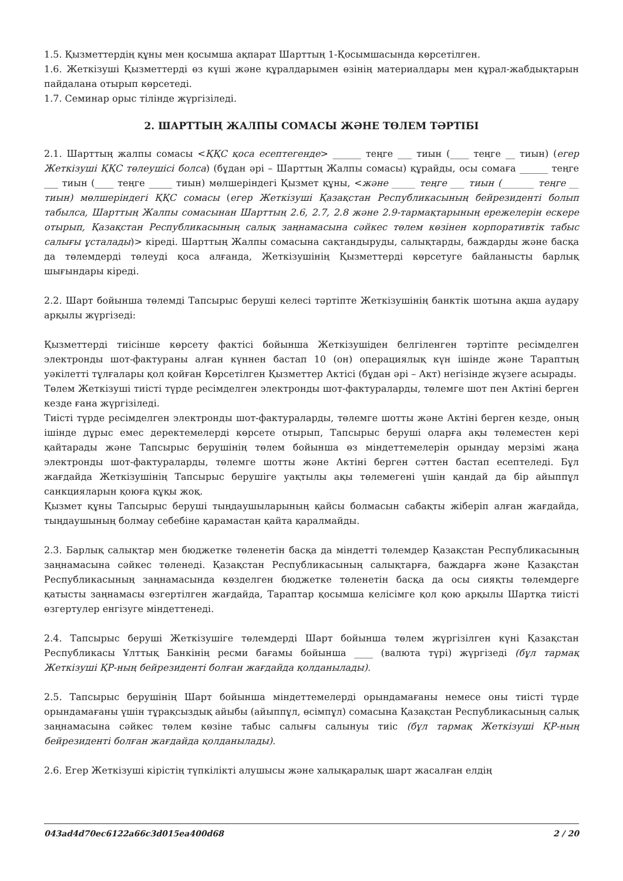1.5. Қызметтердің құны мен қосымша ақпарат Шарттың 1-Қосымшасында көрсетілген.
1.6. Жеткізуші Қызметтерді өз күші және құралдарымен өзінің материалдары мен құрал-жабдықтарын пайдалана отырып көрсетеді.
1.7. Семинар орыс тілінде жүргізіледі.
2. ШАРТТЫҢ ЖАЛПЫ СОМАСЫ ЖӘНЕ ТӨЛЕМ ТӘРТІБІ
2.1. Шарттың жалпы сомасы <ҚҚС қоса есептегенде> ______ теңге ___ тиын (____ теңге __ тиын) (егер Жеткізуші ҚҚС төлеушісі болса) (бұдан әрі – Шарттың Жалпы сомасы) құрайды, осы сомаға ______ теңге ___ тиын (____ теңге _____ тиын) мөлшеріндегі Қызмет құны, <және _____ теңге ___ тиын (_______ теңге __ тиын) мөлшеріндегі ҚҚС сомасы (егер Жеткізуші Қазақстан Республикасының бейрезиденті болып табылса, Шарттың Жалпы сомасынан Шарттың 2.6, 2.7, 2.8 және 2.9-тармақтарының ережелерін ескере отырып, Қазақстан Республикасының салық заңнамасына сәйкес төлем көзінен корпоративтік табыс салығы ұсталады)> кіреді. Шарттың Жалпы сомасына сақтандыруды, салықтарды, баждарды және басқа да төлемдерді төлеуді қоса алғанда, Жеткізушінің Қызметтерді көрсетуге байланысты барлық шығындары кіреді.
2.2. Шарт бойынша төлемді Тапсырыс беруші келесі тәртіпте Жеткізушінің банктік шотына ақша аудару арқылы жүргізеді:
Қызметтерді тиісінше көрсету фактісі бойынша Жеткізушіден белгіленген тәртіпте ресімделген электронды шот-фактураны алған күннен бастап 10 (он) операциялық күн ішінде және Тараптың уәкілетті тұлғалары қол қойған Көрсетілген Қызметтер Актісі (бұдан әрі – Акт) негізінде жүзеге асырады.
Төлем Жеткізуші тиісті түрде ресімделген электронды шот-фактураларды, төлемге шот пен Актіні берген кезде ғана жүргізіледі.
Тиісті түрде ресімделген электронды шот-фактураларды, төлемге шотты және Актіні берген кезде, оның ішінде дұрыс емес деректемелерді көрсете отырып, Тапсырыс беруші оларға ақы төлеместен кері қайтарады және Тапсырыс берушінің төлем бойынша өз міндеттемелерін орындау мерзімі жаңа электронды шот-фактураларды, төлемге шотты және Актіні берген сәттен бастап есептеледі. Бұл жағдайда Жеткізушінің Тапсырыс берушіге уақтылы ақы төлемегені үшін қандай да бір айыппұл санкцияларын қоюға құқы жоқ.
Қызмет құны Тапсырыс беруші тыңдаушыларының қайсы болмасын сабақты жіберіп алған жағдайда, тыңдаушының болмау себебіне қарамастан қайта қаралмайды.
2.3. Барлық салықтар мен бюджетке төленетін басқа да міндетті төлемдер Қазақстан Республикасының заңнамасына сәйкес төленеді. Қазақстан Республикасының салықтарға, баждарға және Қазақстан Республикасының заңнамасында көзделген бюджетке төленетін басқа да осы сияқты төлемдерге қатысты заңнамасы өзгертілген жағдайда, Тараптар қосымша келісімге қол қою арқылы Шартқа тиісті өзгертулер енгізуге міндеттенеді.
2.4. Тапсырыс беруші Жеткізушіге төлемдерді Шарт бойынша төлем жүргізілген күні Қазақстан Республикасы Ұлттық Банкінің ресми бағамы бойынша ____ (валюта түрі) жүргізеді (бұл тармақ Жеткізуші ҚР-ның бейрезиденті болған жағдайда қолданылады).
2.5. Тапсырыс берушінің Шарт бойынша міндеттемелерді орындамағаны немесе оны тиісті түрде орындамағаны үшін тұрақсыздық айыбы (айыппұл, өсімпұл) сомасына Қазақстан Республикасының салық заңнамасына сәйкес төлем көзіне табыс салығы салынуы тиіс (бұл тармақ Жеткізуші ҚР-ның бейрезиденті болған жағдайда қолданылады).
2.6. Егер Жеткізуші кірістің түпкілікті алушысы және халықаралық шарт жасалған елдің
043ad4d70ec6122a66c3d015ea400d68 2 / 20